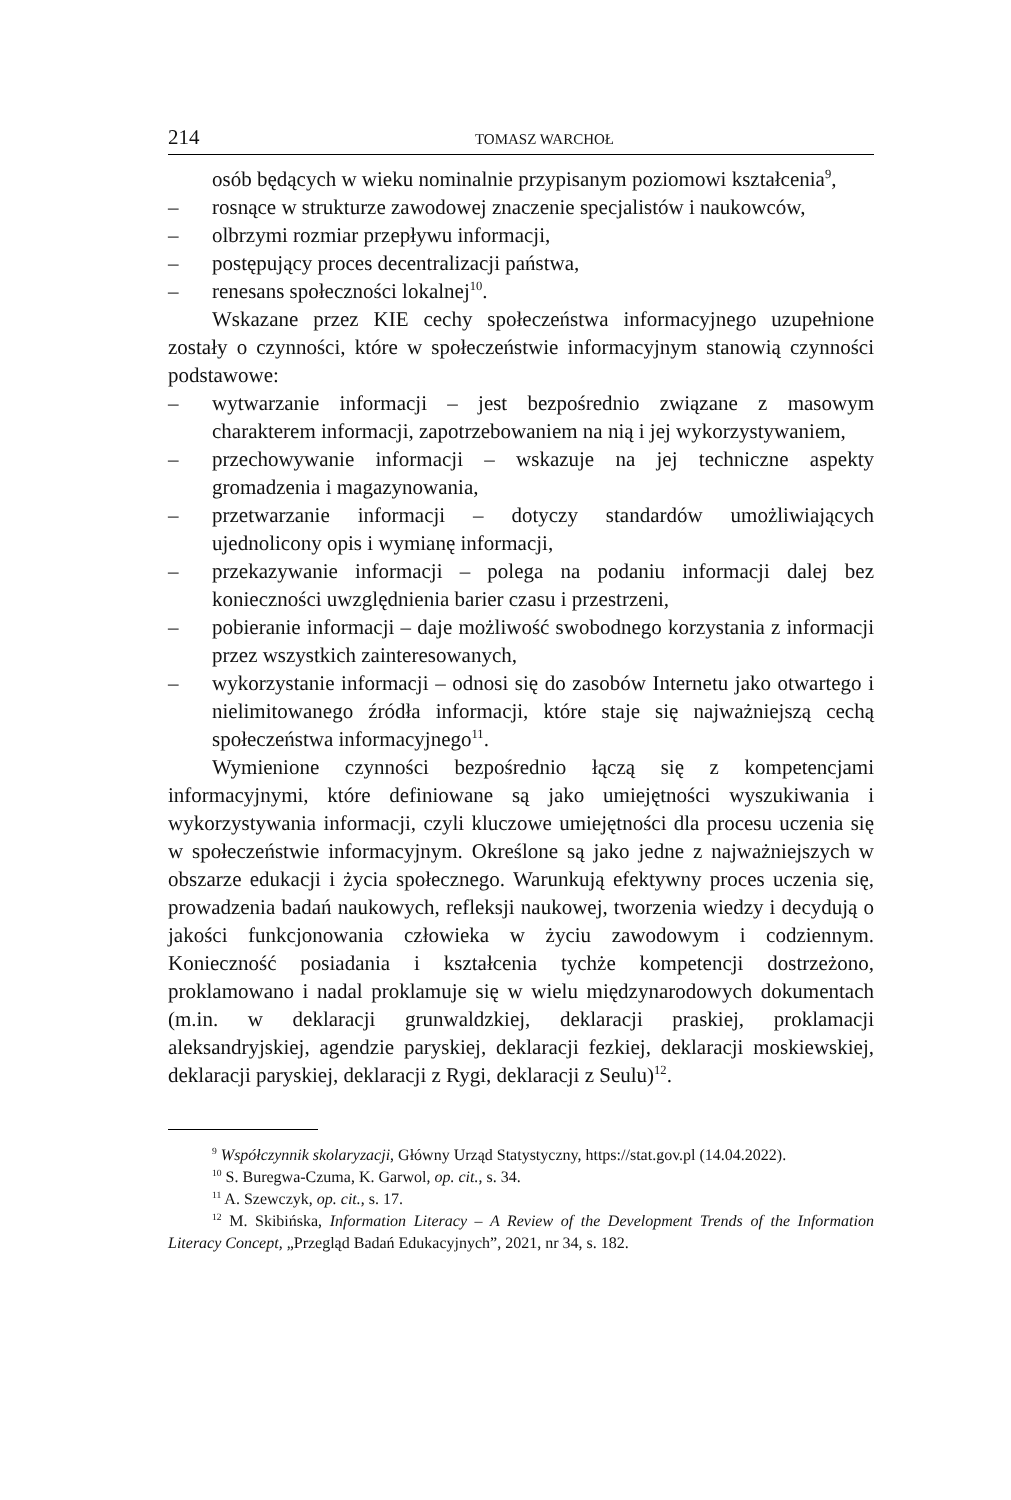214 TOMASZ WARCHOŁ
osób będących w wieku nominalnie przypisanym poziomowi kształcenia<sup>9</sup>,
– rosnące w strukturze zawodowej znaczenie specjalistów i naukowców,
– olbrzymi rozmiar przepływu informacji,
– postępujący proces decentralizacji państwa,
– renesans społeczności lokalnej<sup>10</sup>.
Wskazane przez KIE cechy społeczeństwa informacyjnego uzupełnione zostały o czynności, które w społeczeństwie informacyjnym stanowią czynności podstawowe:
– wytwarzanie informacji – jest bezpośrednio związane z masowym charakterem informacji, zapotrzebowaniem na nią i jej wykorzystywaniem,
– przechowywanie informacji – wskazuje na jej techniczne aspekty gromadzenia i magazynowania,
– przetwarzanie informacji – dotyczy standardów umożliwiających ujednolicony opis i wymianę informacji,
– przekazywanie informacji – polega na podaniu informacji dalej bez konieczności uwzględnienia barier czasu i przestrzeni,
– pobieranie informacji – daje możliwość swobodnego korzystania z informacji przez wszystkich zainteresowanych,
– wykorzystanie informacji – odnosi się do zasobów Internetu jako otwartego i nielimitowanego źródła informacji, które staje się najważniejszą cechą społeczeństwa informacyjnego<sup>11</sup>.
Wymienione czynności bezpośrednio łączą się z kompetencjami informacyjnymi, które definiowane są jako umiejętności wyszukiwania i wykorzystywania informacji, czyli kluczowe umiejętności dla procesu uczenia się w społeczeństwie informacyjnym. Określone są jako jedne z najważniejszych w obszarze edukacji i życia społecznego. Warunkują efektywny proces uczenia się, prowadzenia badań naukowych, refleksji naukowej, tworzenia wiedzy i decydują o jakości funkcjonowania człowieka w życiu zawodowym i codziennym. Konieczność posiadania i kształcenia tychże kompetencji dostrzeżono, proklamowano i nadal proklamuje się w wielu międzynarodowych dokumentach (m.in. w deklaracji grunwaldzkiej, deklaracji praskiej, proklamacji aleksandryjskiej, agendzie paryskiej, deklaracji fezkiej, deklaracji moskiewskiej, deklaracji paryskiej, deklaracji z Rygi, deklaracji z Seulu)<sup>12</sup>.
<sup>9</sup> Współczynnik skolaryzacji, Główny Urząd Statystyczny, https://stat.gov.pl (14.04.2022).
<sup>10</sup> S. Buregwa-Czuma, K. Garwol, op. cit., s. 34.
<sup>11</sup> A. Szewczyk, op. cit., s. 17.
<sup>12</sup> M. Skibińska, Information Literacy – A Review of the Development Trends of the Information Literacy Concept, „Przegląd Badań Edukacyjnych”, 2021, nr 34, s. 182.